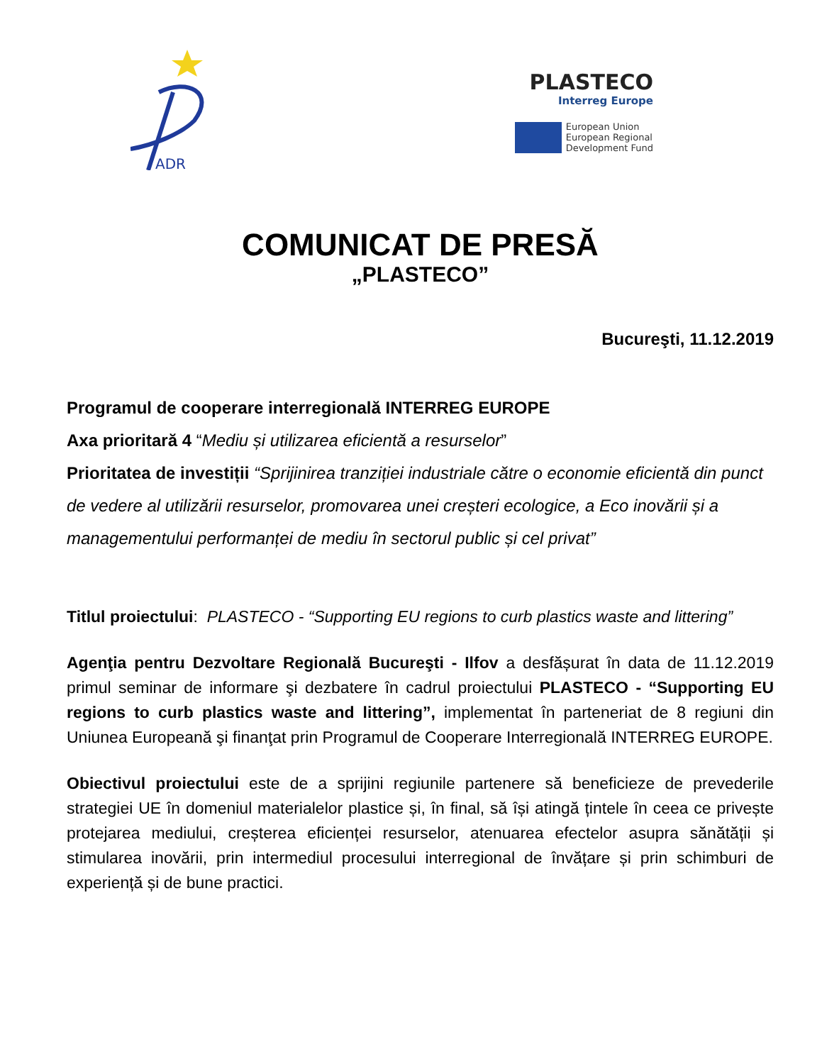ADR
PLASTECO
Interreg Europe
European Union
European Regional
Development Fund
COMUNICAT DE PRESĂ
„PLASTECO”
Bucureşti, 11.12.2019
Programul de cooperare interregională INTERREG EUROPE
Axa prioritară 4 “Mediu și utilizarea eficientă a resurselor”
Prioritatea de investiții “Sprijinirea tranziției industriale către o economie eficientă din punct de vedere al utilizării resurselor, promovarea unei creșteri ecologice, a Eco inovării și a managementului performanței de mediu în sectorul public și cel privat”
Titlul proiectului: PLASTECO - “Supporting EU regions to curb plastics waste and littering”
Agenţia pentru Dezvoltare Regională Bucureşti - Ilfov a desfășurat în data de 11.12.2019 primul seminar de informare şi dezbatere în cadrul proiectului PLASTECO - “Supporting EU regions to curb plastics waste and littering”, implementat în parteneriat de 8 regiuni din Uniunea Europeană şi finanţat prin Programul de Cooperare Interregională INTERREG EUROPE.
Obiectivul proiectului este de a sprijini regiunile partenere să beneficieze de prevederile strategiei UE în domeniul materialelor plastice și, în final, să își atingă țintele în ceea ce privește protejarea mediului, creșterea eficienței resurselor, atenuarea efectelor asupra sănătății și stimularea inovării, prin intermediul procesului interregional de învățare și prin schimburi de experiență și de bune practici.